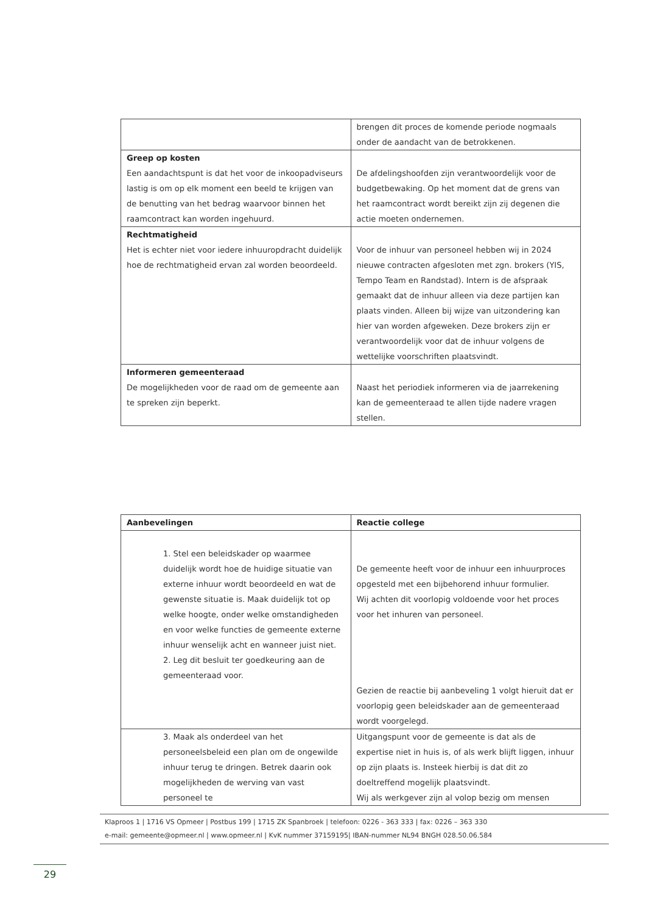| | brengen dit proces de komende periode nogmaals onder de aandacht van de betrokkenen. |
| Greep op kosten Een aandachtspunt is dat het voor de inkoopadviseurs lastig is om op elk moment een beeld te krijgen van de benutting van het bedrag waarvoor binnen het raamcontract kan worden ingehuurd. | De afdelingshoofden zijn verantwoordelijk voor de budgetbewaking. Op het moment dat de grens van het raamcontract wordt bereikt zijn zij degenen die actie moeten ondernemen. |
| Rechtmatigheid Het is echter niet voor iedere inhuuropdracht duidelijk hoe de rechtmatigheid ervan zal worden beoordeeld. | Voor de inhuur van personeel hebben wij in 2024 nieuwe contracten afgesloten met zgn. brokers (YIS, Tempo Team en Randstad). Intern is de afspraak gemaakt dat de inhuur alleen via deze partijen kan plaats vinden. Alleen bij wijze van uitzondering kan hier van worden afgeweken. Deze brokers zijn er verantwoordelijk voor dat de inhuur volgens de wettelijke voorschriften plaatsvindt. |
| Informeren gemeenteraad De mogelijkheden voor de raad om de gemeente aan te spreken zijn beperkt. | Naast het periodiek informeren via de jaarrekening kan de gemeenteraad te allen tijde nadere vragen stellen. |
| Aanbevelingen | Reactie college |
| 1. Stel een beleidskader op waarmee duidelijk wordt hoe de huidige situatie van externe inhuur wordt beoordeeld en wat de gewenste situatie is. Maak duidelijk tot op welke hoogte, onder welke omstandigheden en voor welke functies de gemeente externe inhuur wenselijk acht en wanneer juist niet. 2. Leg dit besluit ter goedkeuring aan de gemeenteraad voor. | De gemeente heeft voor de inhuur een inhuurproces opgesteld met een bijbehorend inhuur formulier. Wij achten dit voorlopig voldoende voor het proces voor het inhuren van personeel. Gezien de reactie bij aanbeveling 1 volgt hieruit dat er voorlopig geen beleidskader aan de gemeenteraad wordt voorgelegd. |
| 3. Maak als onderdeel van het personeelsbeleid een plan om de ongewilde inhuur terug te dringen. Betrek daarin ook mogelijkheden de werving van vast personeel te | Uitgangspunt voor de gemeente is dat als de expertise niet in huis is, of als werk blijft liggen, inhuur op zijn plaats is. Insteek hierbij is dat dit zo doeltreffend mogelijk plaatsvindt. Wij als werkgever zijn al volop bezig om mensen |
Klaproos 1 | 1716 VS Opmeer | Postbus 199 | 1715 ZK Spanbroek | telefoon: 0226 - 363 333 | fax: 0226 – 363 330
e-mail: gemeente@opmeer.nl | www.opmeer.nl | KvK nummer 37159195| IBAN-nummer NL94 BNGH 028.50.06.584
29